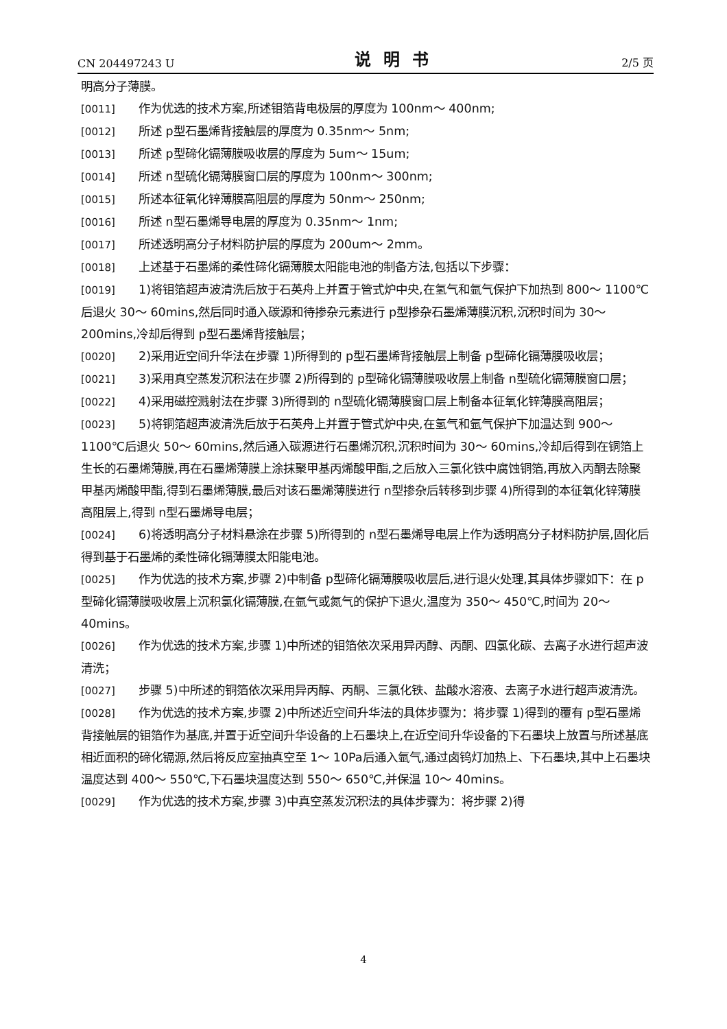CN 204497243 U 说明书 2/5 页
明高分子薄膜。
[0011] 作为优选的技术方案,所述钼箔背电极层的厚度为 100nm～ 400nm;
[0012] 所述 p型石墨烯背接触层的厚度为 0.35nm～ 5nm;
[0013] 所述 p型碲化镉薄膜吸收层的厚度为 5um～ 15um;
[0014] 所述 n型硫化镉薄膜窗口层的厚度为 100nm～ 300nm;
[0015] 所述本征氧化锌薄膜高阻层的厚度为 50nm～ 250nm;
[0016] 所述 n型石墨烯导电层的厚度为 0.35nm～ 1nm;
[0017] 所述透明高分子材料防护层的厚度为 200um～ 2mm。
[0018] 上述基于石墨烯的柔性碲化镉薄膜太阳能电池的制备方法,包括以下步骤：
[0019] 1)将钼箔超声波清洗后放于石英舟上并置于管式炉中央,在氢气和氩气保护下加热到 800～ 1100℃后退火 30～ 60mins,然后同时通入碳源和待掺杂元素进行 p型掺杂石墨烯薄膜沉积,沉积时间为 30～ 200mins,冷却后得到 p型石墨烯背接触层；
[0020] 2)采用近空间升华法在步骤 1)所得到的 p型石墨烯背接触层上制备 p型碲化镉薄膜吸收层；
[0021] 3)采用真空蒸发沉积法在步骤 2)所得到的 p型碲化镉薄膜吸收层上制备 n型硫化镉薄膜窗口层；
[0022] 4)采用磁控溅射法在步骤 3)所得到的 n型硫化镉薄膜窗口层上制备本征氧化锌薄膜高阻层；
[0023] 5)将铜箔超声波清洗后放于石英舟上并置于管式炉中央,在氢气和氩气保护下加温达到 900～ 1100℃后退火 50～ 60mins,然后通入碳源进行石墨烯沉积,沉积时间为 30～ 60mins,冷却后得到在铜箔上生长的石墨烯薄膜,再在石墨烯薄膜上涂抹聚甲基丙烯酸甲酯,之后放入三氯化铁中腐蚀铜箔,再放入丙酮去除聚甲基丙烯酸甲酯,得到石墨烯薄膜,最后对该石墨烯薄膜进行 n型掺杂后转移到步骤 4)所得到的本征氧化锌薄膜高阻层上,得到 n型石墨烯导电层；
[0024] 6)将透明高分子材料悬涂在步骤 5)所得到的 n型石墨烯导电层上作为透明高分子材料防护层,固化后得到基于石墨烯的柔性碲化镉薄膜太阳能电池。
[0025] 作为优选的技术方案,步骤 2)中制备 p型碲化镉薄膜吸收层后,进行退火处理,其具体步骤如下：在 p型碲化镉薄膜吸收层上沉积氯化镉薄膜,在氩气或氮气的保护下退火,温度为 350～ 450℃,时间为 20～ 40mins。
[0026] 作为优选的技术方案,步骤 1)中所述的钼箔依次采用异丙醇、丙酮、四氯化碳、去离子水进行超声波清洗；
[0027] 步骤 5)中所述的铜箔依次采用异丙醇、丙酮、三氯化铁、盐酸水溶液、去离子水进行超声波清洗。
[0028] 作为优选的技术方案,步骤 2)中所述近空间升华法的具体步骤为：将步骤 1)得到的覆有 p型石墨烯背接触层的钼箔作为基底,并置于近空间升华设备的上石墨块上,在近空间升华设备的下石墨块上放置与所述基底相近面积的碲化镉源,然后将反应室抽真空至 1～ 10Pa后通入氩气,通过卤钨灯加热上、下石墨块,其中上石墨块温度达到 400～ 550℃,下石墨块温度达到 550～ 650℃,并保温 10～ 40mins。
[0029] 作为优选的技术方案,步骤 3)中真空蒸发沉积法的具体步骤为：将步骤 2)得
4